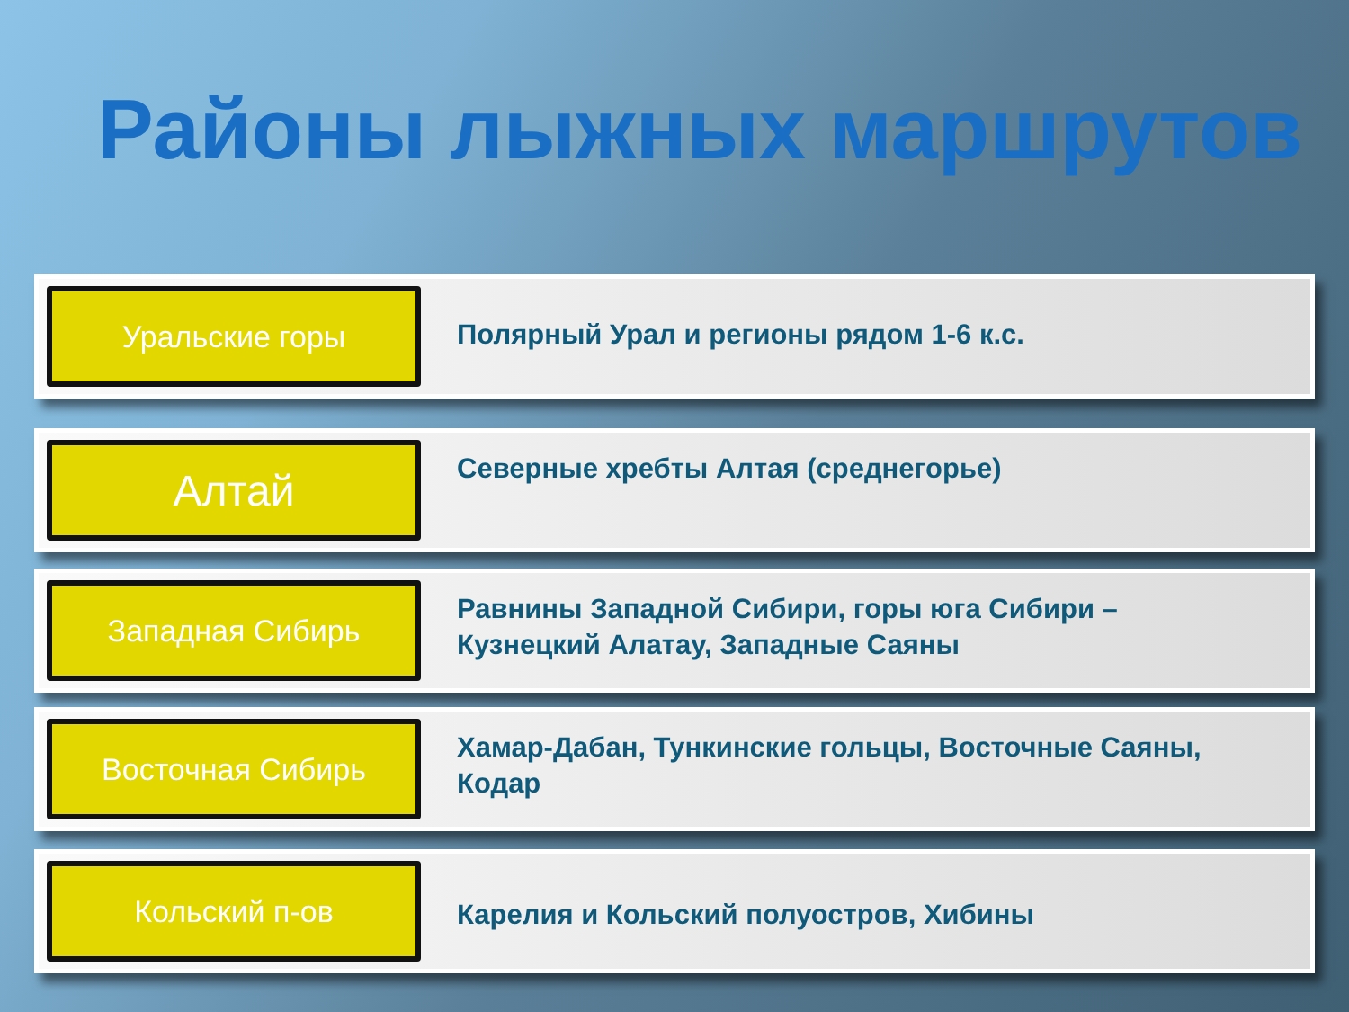Районы лыжных маршрутов
Уральские горы
Полярный Урал и регионы рядом 1-6 к.с.
Алтай
Северные хребты Алтая (среднегорье)
Западная Сибирь
Равнины Западной Сибири, горы юга Сибири –
Кузнецкий Алатау, Западные Саяны
Восточная Сибирь
Хамар-Дабан, Тункинские гольцы, Восточные Саяны,
Кодар
Кольский п-ов
Карелия и Кольский полуостров, Хибины